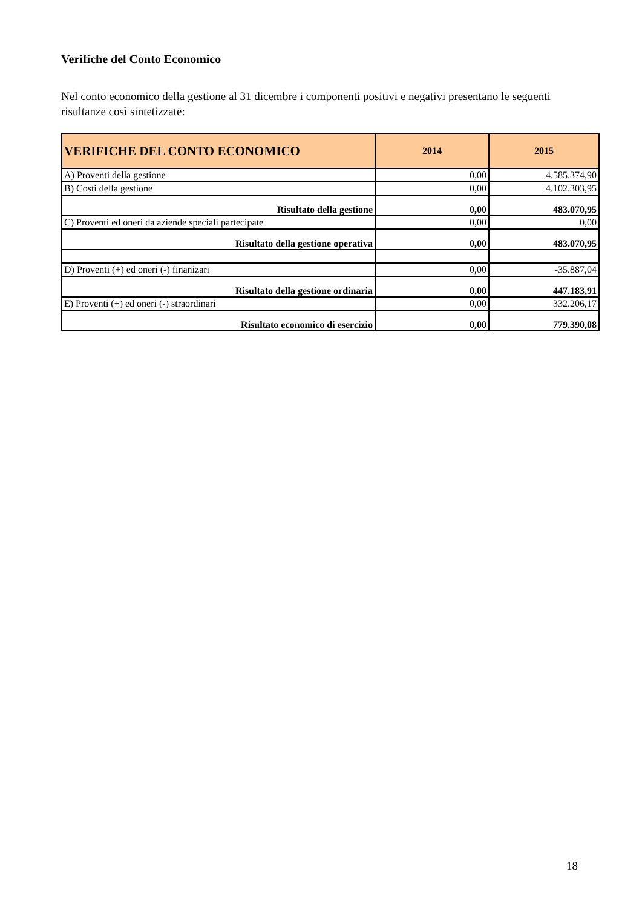Verifiche del Conto Economico
Nel conto economico della gestione al 31 dicembre i componenti positivi e negativi presentano le seguenti risultanze così sintetizzate:
| VERIFICHE DEL CONTO ECONOMICO | 2014 | 2015 |
| --- | --- | --- |
| A) Proventi della gestione | 0,00 | 4.585.374,90 |
| B) Costi della gestione | 0,00 | 4.102.303,95 |
| Risultato della gestione | 0,00 | 483.070,95 |
| C) Proventi ed oneri da aziende speciali partecipate | 0,00 | 0,00 |
| Risultato della gestione operativa | 0,00 | 483.070,95 |
| D) Proventi (+) ed oneri (-) finanizari | 0,00 | -35.887,04 |
| Risultato della gestione ordinaria | 0,00 | 447.183,91 |
| E) Proventi (+) ed oneri (-) straordinari | 0,00 | 332.206,17 |
| Risultato economico di esercizio | 0,00 | 779.390,08 |
18